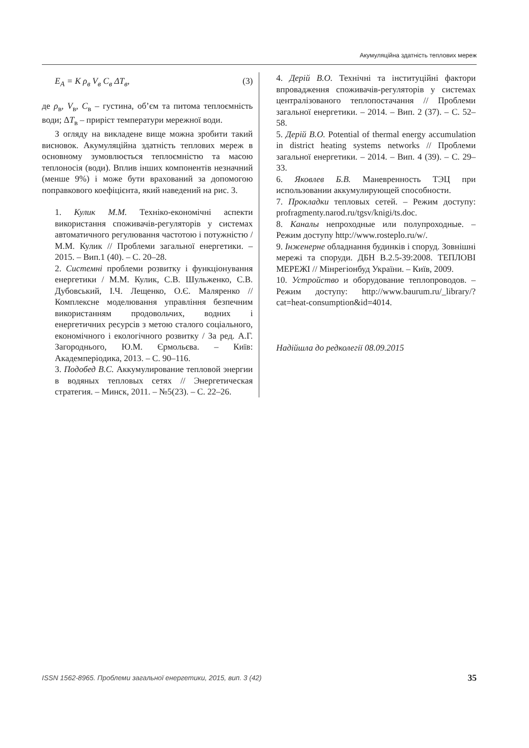Акумуляційна здатність теплових мереж
E<sub>A</sub> = K ρ<sub>в</sub> V<sub>в</sub> C<sub>в</sub> ΔT<sub>в</sub>, (3)
де ρ<sub>в</sub>, V<sub>в</sub>, C<sub>в</sub> – густина, об’єм та питома тепло­ємність води; ΔT<sub>в</sub> – приріст температури мережної води.
З огляду на викладене вище можна зробити такий висновок. Акумуляційна здатність теп­лових мереж в основному зумовлюється тепло­ємністю та масою теплоносія (води). Вплив інших компонентів незначний (менше 9%) і може бути врахований за допомогою поправко­вого коефіцієнта, який наведений на рис. 3.
1. Кулик М.М. Техніко-економічні аспек­ти використання споживачів-регуляторів у системах автоматичного регулювання часто­тою і потужністю / М.М. Кулик // Проблеми загальної енергетики. – 2015. – Вип.1 (40). – С. 20–28.
2. Системні проблеми розвитку і функціо­нування енергетики / М.М. Кулик, С.В. Шульженко, С.В. Дубовський, І.Ч. Лещенко, О.Є. Маляренко // Комплексне моделювання управління без­печним використанням продовольчих, вод­них і енергетичних ресурсів з метою сталого соціального, економічного і екологічного розвитку / За ред. А.Г. Загороднього, Ю.М. Єрмольєва. – Київ: Академперіодика, 2013. – С. 90–116.
3. Подобед В.С. Аккумулирование тепло­вой энергии в водяных тепловых сетях // Энергетическая стратегия. – Минск, 2011. – №5(23). – С. 22–26.
4. Дерій В.О. Технічні та інституційні фак­тори впровадження споживачів-регуляторів у системах централізованого теплопостачан­ня // Проблеми загальної енергетики. – 2014. – Вип. 2 (37). – С. 52–58.
5. Дерій В.О. Potential of thermal energy accumulation in district heating systems net­works // Проблеми загальної енергетики. – 2014. – Вип. 4 (39). – С. 29–33.
6. Яковлев Б.В. Маневренность ТЭЦ при использовании аккумулирующей способно­сти.
7. Прокладки тепловых сетей. – Режим доступу: profragmenty.narod.ru/tgsv/knigi/ts.doc.
8. Каналы непроходные или полупроход­ные. – Режим доступу http://www.rosteplo.ru/w/.
9. Інженерне обладнання будинків і спо­руд. Зовнішні мережі та споруди. ДБН В.2.5-39:2008. ТЕПЛОВІ МЕРЕЖІ // Мінрегіонбуд України. – Київ, 2009.
10. Устройство и оборудование теплопро­водов. – Режим доступу: http://www.baurum.ru/_library/?cat=heat-con­sumption&id=4014.
Надійшла до редколегії 08.09.2015
ISSN 1562-8965. Проблеми загальної енергетики, 2015, вип. 3 (42) 35